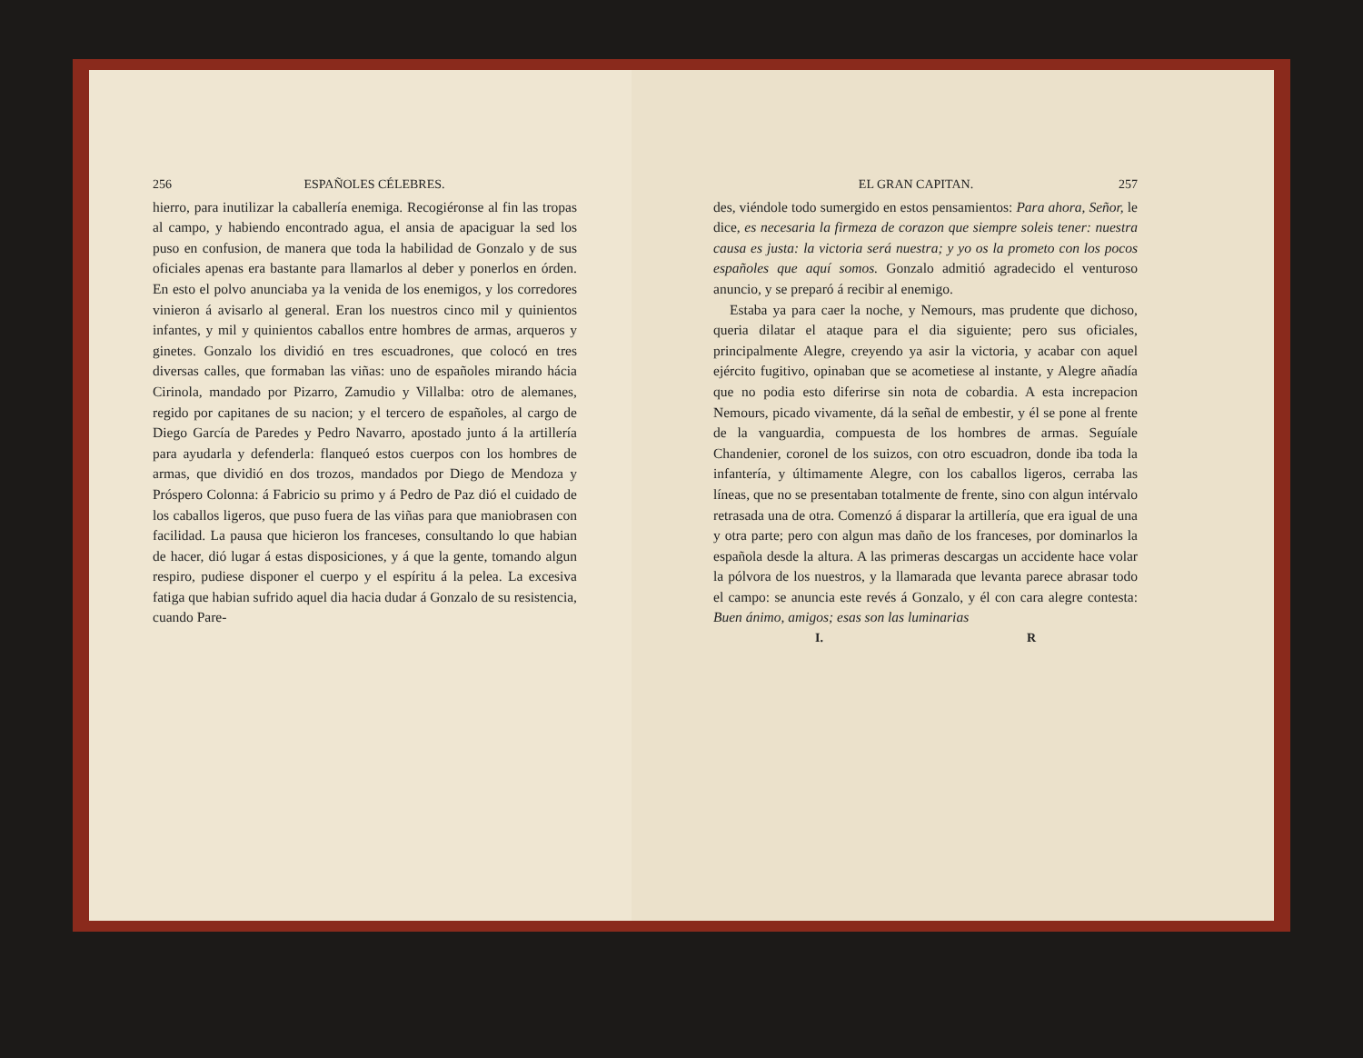256 ESPAÑOLES CÉLEBRES.
hierro, para inutilizar la caballería enemiga. Recogiéronse al fin las tropas al campo, y habiendo encontrado agua, el ansia de apaciguar la sed los puso en confusion, de manera que toda la habilidad de Gonzalo y de sus oficiales apenas era bastante para llamarlos al deber y ponerlos en órden. En esto el polvo anunciaba ya la venida de los enemigos, y los corredores vinieron á avisarlo al general. Eran los nuestros cinco mil y quinientos infantes, y mil y quinientos caballos entre hombres de armas, arqueros y ginetes. Gonzalo los dividió en tres escuadrones, que colocó en tres diversas calles, que formaban las viñas: uno de españoles mirando hácia Cirinola, mandado por Pizarro, Zamudio y Villalba: otro de alemanes, regido por capitanes de su nacion; y el tercero de españoles, al cargo de Diego García de Paredes y Pedro Navarro, apostado junto á la artillería para ayudarla y defenderla: flanqueó estos cuerpos con los hombres de armas, que dividió en dos trozos, mandados por Diego de Mendoza y Próspero Colonna: á Fabricio su primo y á Pedro de Paz dió el cuidado de los caballos ligeros, que puso fuera de las viñas para que maniobrasen con facilidad. La pausa que hicieron los franceses, consultando lo que habian de hacer, dió lugar á estas disposiciones, y á que la gente, tomando algun respiro, pudiese disponer el cuerpo y el espíritu á la pelea. La excesiva fatiga que habian sufrido aquel dia hacia dudar á Gonzalo de su resistencia, cuando Pare-
EL GRAN CAPITAN. 257
des, viéndole todo sumergido en estos pensamientos: Para ahora, Señor, le dice, es necesaria la firmeza de corazon que siempre soleis tener: nuestra causa es justa: la victoria será nuestra; y yo os la prometo con los pocos españoles que aquí somos. Gonzalo admitió agradecido el venturoso anuncio, y se preparó á recibir al enemigo.
Estaba ya para caer la noche, y Nemours, mas prudente que dichoso, queria dilatar el ataque para el dia siguiente; pero sus oficiales, principalmente Alegre, creyendo ya asir la victoria, y acabar con aquel ejército fugitivo, opinaban que se acometiese al instante, y Alegre añadía que no podia esto diferirse sin nota de cobardia. A esta increpacion Nemours, picado vivamente, dá la señal de embestir, y él se pone al frente de la vanguardia, compuesta de los hombres de armas. Seguíale Chandenier, coronel de los suizos, con otro escuadron, donde iba toda la infantería, y últimamente Alegre, con los caballos ligeros, cerraba las líneas, que no se presentaban totalmente de frente, sino con algun intérvalo retrasada una de otra. Comenzó á disparar la artillería, que era igual de una y otra parte; pero con algun mas daño de los franceses, por dominarlos la española desde la altura. A las primeras descargas un accidente hace volar la pólvora de los nuestros, y la llamarada que levanta parece abrasar todo el campo: se anuncia este revés á Gonzalo, y él con cara alegre contesta: Buen ánimo, amigos; esas son las luminarias
I. R